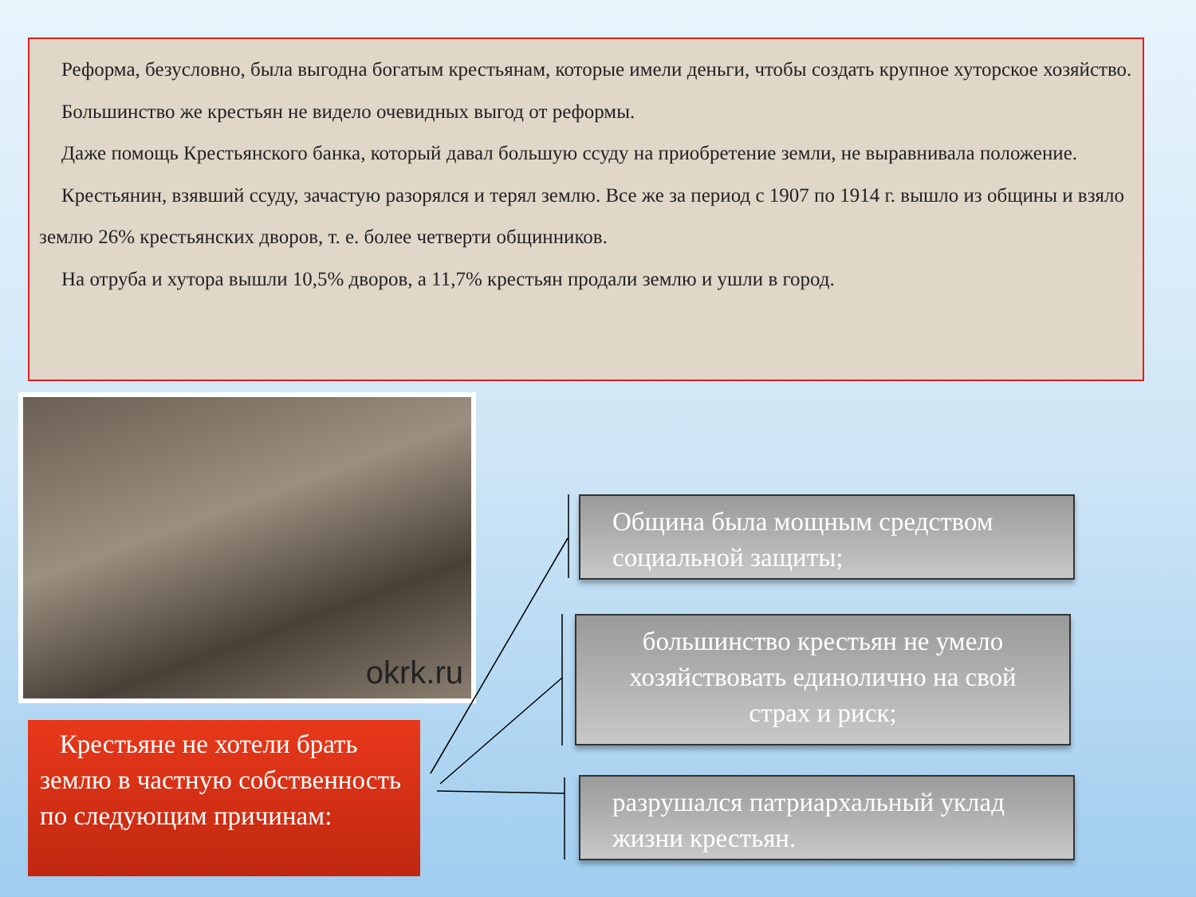Реформа, безусловно, была выгодна богатым крестьянам, которые имели деньги, чтобы создать крупное хуторское хозяйство.
Большинство же крестьян не видело очевидных выгод от реформы.
Даже помощь Крестьянского банка, который давал большую ссуду на приобретение земли, не выравнивала положение.
Крестьянин, взявший ссуду, зачастую разорялся и терял землю. Все же за период с 1907 по 1914 г. вышло из общины и взяло землю 26% крестьянских дворов, т. е. более четверти общинников.
На отруба и хутора вышли 10,5% дворов, а 11,7% крестьян продали землю и ушли в город.
okrk.ru
Крестьяне не хотели брать землю в частную собственность по следующим причинам:
Община была мощным средством социальной защиты;
большинство крестьян не умело хозяйствовать единолично на свой страх и риск;
разрушался патриархальный уклад жизни крестьян.